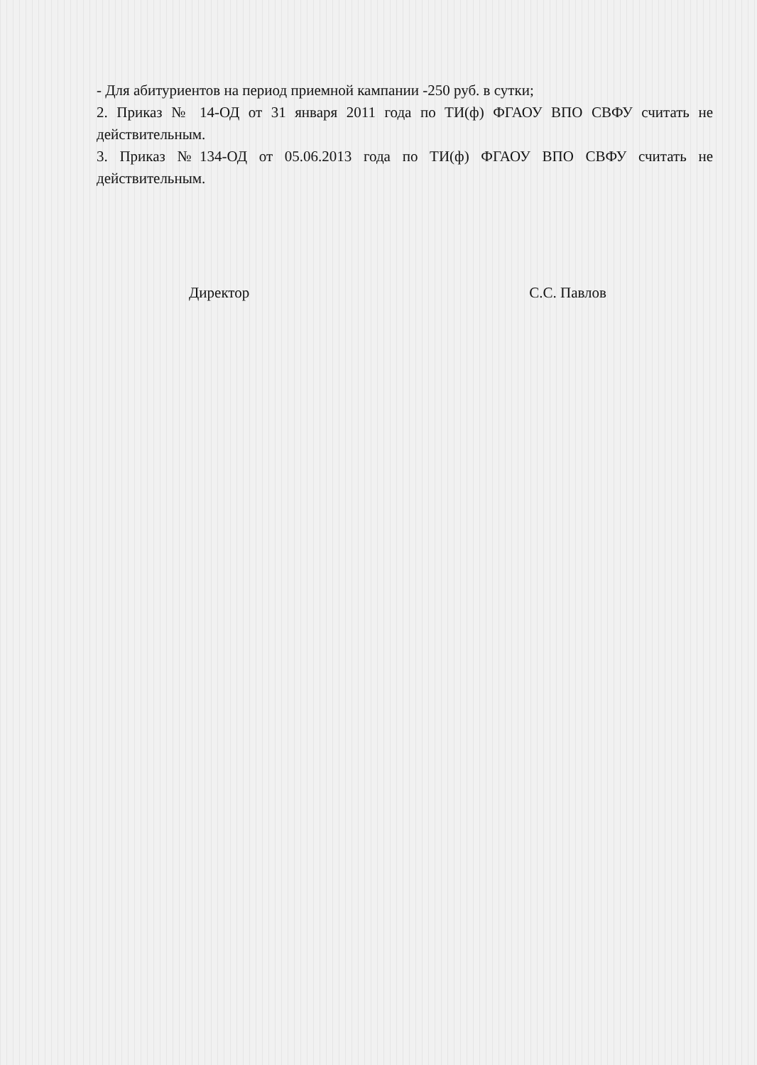- Для абитуриентов на период приемной кампании -250 руб. в сутки;
2. Приказ № 14-ОД от 31 января 2011 года по ТИ(ф) ФГАОУ ВПО СВФУ считать не действительным.
3. Приказ №134-ОД от 05.06.2013 года по ТИ(ф) ФГАОУ ВПО СВФУ считать не действительным.
Директор С.С. Павлов